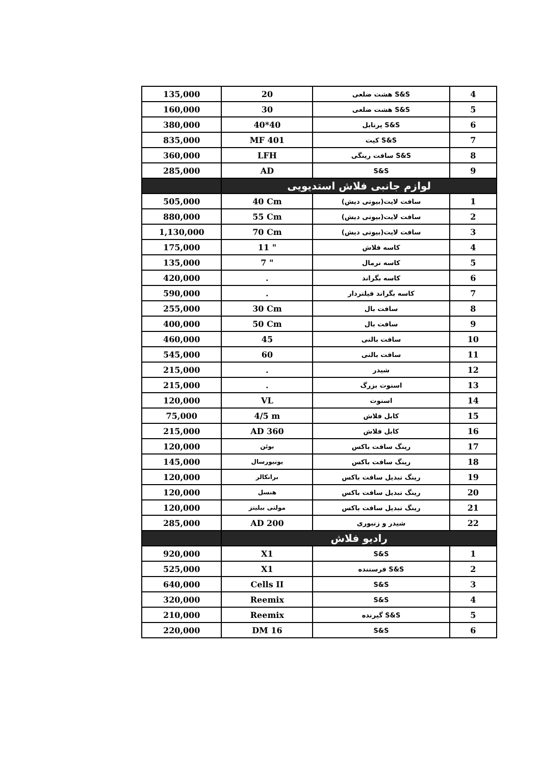| 135,000 | 20 | هشت ضلعی S&S | 4 |
| 160,000 | 30 | هشت ضلعی S&S | 5 |
| 380,000 | 40*40 | پرتابل S&S | 6 |
| 835,000 | MF 401 | کیت S&S | 7 |
| 360,000 | LFH | سافت رینگی S&S | 8 |
| 285,000 | AD | S&S | 9 |
| | لوازم جانبی فلاش استدیویی | | |
| 505,000 | 40 Cm | سافت لایت(بیوتی دیش) | 1 |
| 880,000 | 55 Cm | سافت لایت(بیوتی دیش) | 2 |
| 1,130,000 | 70 Cm | سافت لایت(بیوتی دیش) | 3 |
| 175,000 | 11 " | کاسه فلاش | 4 |
| 135,000 | 7 " | کاسه نرمال | 5 |
| 420,000 | . | کاسه بگراند | 6 |
| 590,000 | . | کاسه بگراند فیلتردار | 7 |
| 255,000 | 30 Cm | سافت بال | 8 |
| 400,000 | 50 Cm | سافت بال | 9 |
| 460,000 | 45 | سافت بالنی | 10 |
| 545,000 | 60 | سافت بالنی | 11 |
| 215,000 | . | شیدر | 12 |
| 215,000 | . | اسنوت بزرگ | 13 |
| 120,000 | VL | اسنوت | 14 |
| 75,000 | 4/5 m | کابل فلاش | 15 |
| 215,000 | AD 360 | کابل فلاش | 16 |
| 120,000 | بوئن | رینگ سافت باکس | 17 |
| 145,000 | یونیورسال | رینگ سافت باکس | 18 |
| 120,000 | برانکالر | رینگ تبدیل سافت باکس | 19 |
| 120,000 | هنسل | رینگ تبدیل سافت باکس | 20 |
| 120,000 | مولتی بیلیتز | رینگ تبدیل سافت باکس | 21 |
| 285,000 | AD 200 | شیدر و زنبوری | 22 |
| | رادیو فلاش | | |
| 920,000 | X1 | S&S | 1 |
| 525,000 | X1 | فرستنده S&S | 2 |
| 640,000 | Cells II | S&S | 3 |
| 320,000 | Reemix | S&S | 4 |
| 210,000 | Reemix | گیرنده S&S | 5 |
| 220,000 | DM 16 | S&S | 6 |